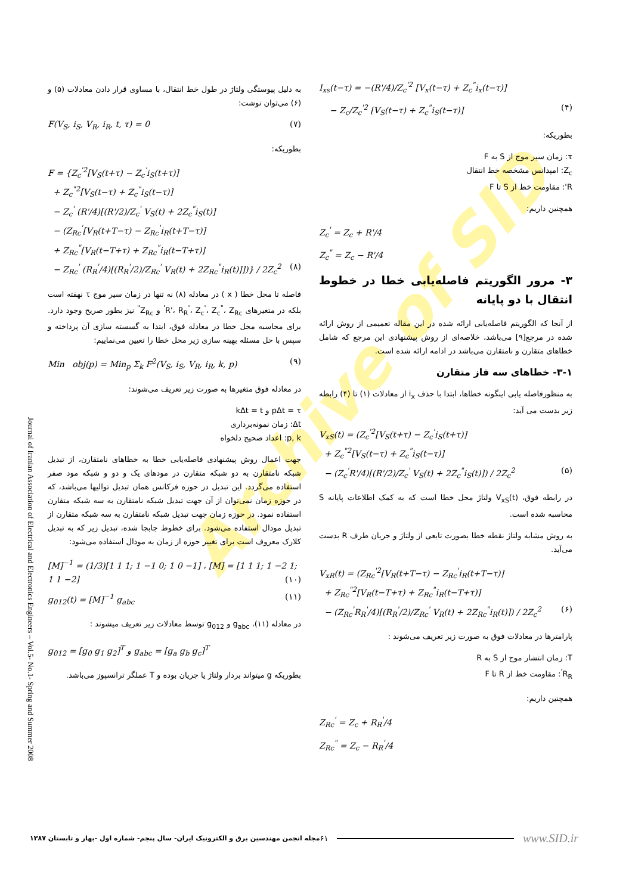Archive of SID
I<sub>xs</sub>(t−τ) = −(R'/4)/Z<sub>c</sub><sup>'2</sup> [V<sub>x</sub>(t−τ) + Z<sub>c</sub><sup>"</sup>i<sub>x</sub>(t−τ)]
− Z<sub>c</sub>/Z<sub>c</sub><sup>'2</sup> [V<sub>S</sub>(t−τ) + Z<sub>c</sub><sup>"</sup>i<sub>S</sub>(t−τ)] (۴)
بطوریکه:
τ: زمان سیر موج از S به F
Z<sub>c</sub>: امپدانس مشخصه خط انتقال
R': مقاومت خط از S تا F
همچنین داریم:
Z<sub>c</sub><sup>'</sup> = Z<sub>c</sub> + R'/4
Z<sub>c</sub><sup>"</sup> = Z<sub>c</sub> − R'/4
۳- مرور الگوریتم فاصله‌یابی خطا در خطوط انتقال با دو پایانه
از آنجا که الگوریتم فاصله‌یابی ارائه شده در این مقاله تعمیمی از روش ارائه شده در مرجع[۹] می‌باشد، خلاصه‌ای از روش پیشنهادی این مرجع که شامل خطاهای متقارن و نامتقارن می‌باشد در ادامه ارائه شده است.
۳-۱- خطاهای سه فاز متقارن
به منظورفاصله یابی اینگونه خطاها، ابتدا با حذف i<sub>x</sub> از معادلات (۱) تا (۴) رابطه زیر بدست می آید:
V<sub>xS</sub>(t) = (Z<sub>c</sub><sup>'2</sup>[V<sub>S</sub>(t+τ) − Z<sub>c</sub><sup>'</sup>i<sub>S</sub>(t+τ)]
+ Z<sub>c</sub><sup>"2</sup>[V<sub>S</sub>(t−τ) + Z<sub>c</sub><sup>"</sup>i<sub>S</sub>(t−τ)]
− (Z<sub>c</sub><sup>'</sup>R'/4)[(R'/2)/Z<sub>c</sub><sup>'</sup> V<sub>S</sub>(t) + 2Z<sub>c</sub><sup>"</sup>i<sub>S</sub>(t)]) / 2Z<sub>c</sub><sup>2</sup> (۵)
در رابطه فوق، V<sub>xS</sub>(t) ولتاژ محل خطا است که به کمک اطلاعات پایانه S محاسبه شده است.
به روش مشابه ولتاژ نقطه خطا بصورت تابعی از ولتاژ و جریان طرف R بدست می‌آید.
V<sub>xR</sub>(t) = (Z<sub>Rc</sub><sup>'2</sup>[V<sub>R</sub>(t+T−τ) − Z<sub>Rc</sub><sup>'</sup>i<sub>R</sub>(t+T−τ)]
+ Z<sub>Rc</sub><sup>"2</sup>[V<sub>R</sub>(t−T+τ) + Z<sub>Rc</sub><sup>"</sup>i<sub>R</sub>(t−T+τ)]
− (Z<sub>Rc</sub><sup>'</sup>R<sub>R</sub><sup>'</sup>/4)[(R<sub>R</sub><sup>'</sup>/2)/Z<sub>Rc</sub><sup>'</sup> V<sub>R</sub>(t) + 2Z<sub>Rc</sub><sup>"</sup>i<sub>R</sub>(t)]) / 2Z<sub>c</sub><sup>2</sup> (۶)
پارامترها در معادلات فوق به صورت زیر تعریف می‌شوند :
T: زمان انتشار موج از S به R
R<sub>R</sub><sup>'</sup>: مقاومت خط از R تا F
همچنین داریم:
Z<sub>Rc</sub><sup>'</sup> = Z<sub>c</sub> + R<sub>R</sub><sup>'</sup>/4
Z<sub>Rc</sub><sup>"</sup> = Z<sub>c</sub> − R<sub>R</sub><sup>'</sup>/4
به دلیل پیوستگی ولتاژ در طول خط انتقال، با مساوی قرار دادن معادلات (۵) و (۶) می‌توان نوشت:
F(V<sub>S</sub>, i<sub>S</sub>, V<sub>R</sub>, i<sub>R</sub>, t, τ) = 0 (۷)
بطوریکه:
F = {Z<sub>c</sub><sup>'2</sup>[V<sub>S</sub>(t+τ) − Z<sub>c</sub><sup>'</sup>i<sub>S</sub>(t+τ)]
+ Z<sub>c</sub><sup>"2</sup>[V<sub>S</sub>(t−τ) + Z<sub>c</sub><sup>"</sup>i<sub>S</sub>(t−τ)]
− Z<sub>c</sub><sup>'</sup> (R'/4)[(R'/2)/Z<sub>c</sub><sup>'</sup> V<sub>S</sub>(t) + 2Z<sub>c</sub><sup>"</sup>i<sub>S</sub>(t)]
− (Z<sub>Rc</sub><sup>'</sup>[V<sub>R</sub>(t+T−τ) − Z<sub>Rc</sub><sup>'</sup>i<sub>R</sub>(t+T−τ)]
+ Z<sub>Rc</sub><sup>"</sup>[V<sub>R</sub>(t−T+τ) + Z<sub>Rc</sub><sup>"</sup>i<sub>R</sub>(t−T+τ)]
− Z<sub>Rc</sub><sup>'</sup> (R<sub>R</sub><sup>'</sup>/4)[(R<sub>R</sub><sup>'</sup>/2)/Z<sub>Rc</sub><sup>'</sup> V<sub>R</sub>(t) + 2Z<sub>Rc</sub><sup>"</sup>i<sub>R</sub>(t)]])} / 2Z<sub>c</sub><sup>2</sup> (۸)
فاصله تا محل خطا ( x ) در معادله (۸) نه تنها در زمان سیر موج τ نهفته است بلکه در متغیرهای R'، R<sub>R</sub><sup>'</sup>، Z<sub>c</sub><sup>'</sup>، Z<sub>c</sub><sup>"</sup>، Z<sub>Rc</sub><sup>'</sup> و Z<sub>Rc</sub><sup>"</sup> نیز بطور صریح وجود دارد. برای محاسبه محل خطا در معادله فوق، ابتدا به گسسته سازی آن پرداخته و سپس با حل مسئله بهینه سازی زیر محل خطا را تعیین می‌نماییم:
Min obj(p) = Min<sub>p</sub> Σ<sub>k</sub> F<sup>2</sup>(V<sub>S</sub>, i<sub>S</sub>, V<sub>R</sub>, i<sub>R</sub>, k, p) (۹)
در معادله فوق متغیرها به صورت زیر تعریف می‌شوند:
pΔt = τ و kΔt = t
Δt: زمان نمونه‌برداری
p, k: اعداد صحیح دلخواه
جهت اعمال روش پیشنهادی فاصله‌یابی خطا به خطاهای نامتقارن، از تبدیل شبکه نامتقارن به دو شبکه متقارن در مودهای یک و دو و شبکه مود صفر استفاده می‌گردد. این تبدیل در حوزه فرکانس همان تبدیل توالیها می‌باشد، که در حوزه زمان نمی‌توان از آن جهت تبدیل شبکه نامتقارن به سه شبکه متقارن استفاده نمود. در حوزه زمان جهت تبدیل شبکه نامتقارن به سه شبکه متقارن از تبدیل مودال استفاده می‌شود. برای خطوط جابجا شده، تبدیل زیر که به تبدیل کلارک معروف است برای تغییر حوزه از زمان به مودال استفاده می‌شود:
[M]<sup>−1</sup> = (1/3)[1 1 1; 1 −1 0; 1 0 −1] ، [M] = [1 1 1; 1 −2 1; 1 1 −2] (۱۰)
g<sub>012</sub>(t) = [M]<sup>−1</sup> g<sub>abc</sub> (۱۱)
در معادله (۱۱)، g<sub>abc</sub> و g<sub>012</sub> توسط معادلات زیر تعریف میشوند :
g<sub>012</sub> = [g<sub>0</sub> g<sub>1</sub> g<sub>2</sub>]<sup>T</sup> و g<sub>abc</sub> = [g<sub>a</sub> g<sub>b</sub> g<sub>c</sub>]<sup>T</sup>
بطوریکه g میتواند بردار ولتاژ یا جریان بوده و T عملگر ترانسپوز می‌باشد.
Journal of Iranian Association of Electrical and Electronics Engineers – Vol.5- No.1- Spring and Summer 2008
مجله انجمن مهندسین برق و الکترونیک ایران- سال پنجم- شماره اول -بهار و تابستان ۱۳۸۷ ۶۱ www.SID.ir